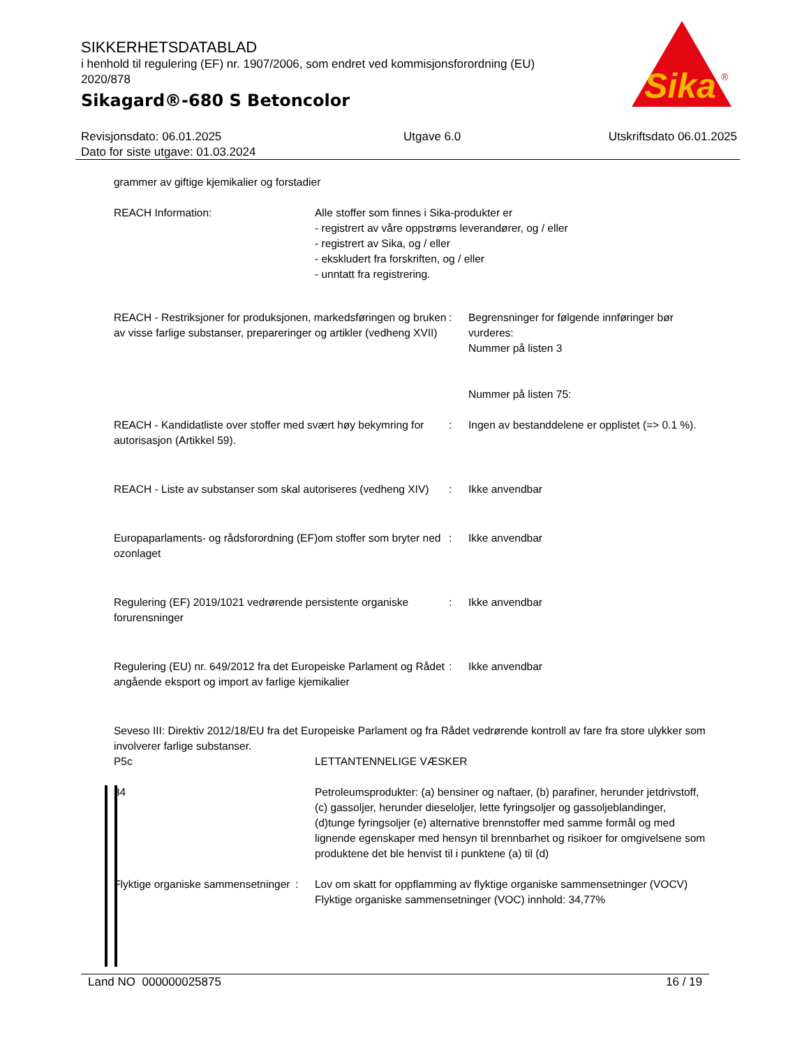SIKKERHETSDATABLAD
i henhold til regulering (EF) nr. 1907/2006, som endret ved kommisjonsforordning (EU) 2020/878
Sikagard®-680 S Betoncolor
Sika
®
Revisjonsdato: 06.01.2025
Dato for siste utgave: 01.03.2024
Utgave 6.0 Utskriftsdato 06.01.2025
grammer av giftige kjemikalier og forstadier
REACH Information: Alle stoffer som finnes i Sika-produkter er
- registrert av våre oppstrøms leverandører, og / eller
- registrert av Sika, og / eller
- ekskludert fra forskriften, og / eller
- unntatt fra registrering.
REACH - Restriksjoner for produksjonen, markedsføringen og bruken av visse farlige substanser, preparer­inger og artikler (vedheng XVII)
: Begrensninger for følgende innføringer bør vurderes:
Nummer på listen 3
Nummer på listen 75:
REACH - Kandidatliste over stoffer med svært høy bekymring for autorisasjon (Artikkel 59).
: Ingen av bestanddelene er opplistet (=> 0.1 %).
REACH - Liste av substanser som skal autoriseres (vedheng XIV)
: Ikke anvendbar
Europaparlaments- og rådsforordning (EF)om stoffer som bryter ned ozonlaget
: Ikke anvendbar
Regulering (EF) 2019/1021 vedrørende persistente organiske forurensninger
: Ikke anvendbar
Regulering (EU) nr. 649/2012 fra det Europeiske Parlament og Rådet angående eksport og import av farlige kjemikalier
: Ikke anvendbar
Seveso III: Direktiv 2012/18/EU fra det Europeiske Parlament og fra Rådet vedrørende kontroll av fare fra store ulykker som involverer farlige substanser.
P5c LETTANTENNELIGE VÆSKER
34 Petroleumsprodukter: (a) bensiner og naftaer, (b) parafiner, herunder jetdrivstoff, (c) gassoljer, herunder dieseloljer, lette fyringsoljer og gassoljeblandinger, (d)tunge fyringsoljer (e) alternative brennstoffer med samme formål og med lignende egenskaper med hensyn til brennbarhet og risikoer for omgivelsene som produktene det ble henvist til i punktene (a) til (d)
Flyktige organiske sammensetninger
: Lov om skatt for oppflamming av flyktige organiske sammensetninger (VOCV)
Flyktige organiske sammensetninger (VOC) innhold: 34,77%
Land NO 000000025875 16 / 19